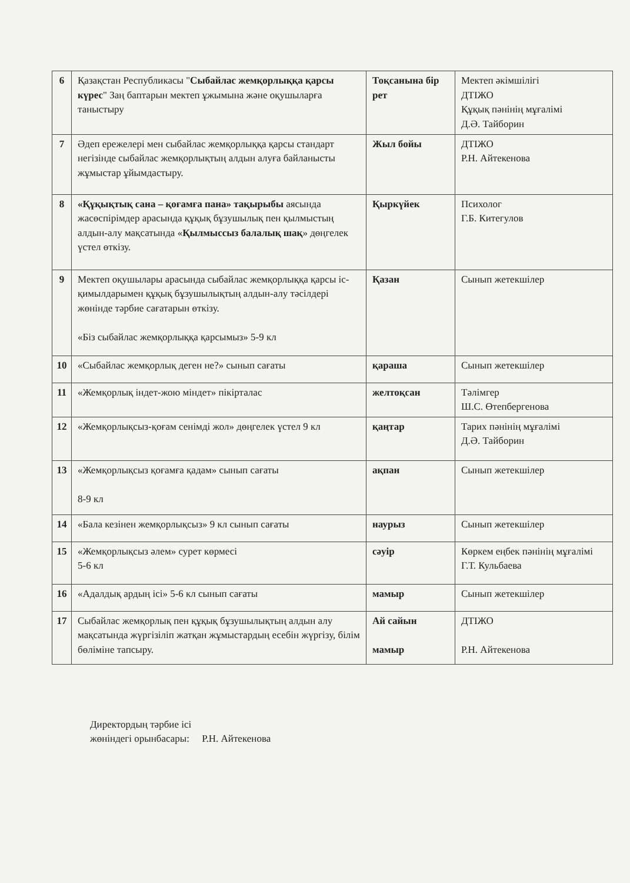| 6 | Қазақстан Республикасы " Сыбайлас жемқорлыққа қарсы күрес " Заң баптарын мектеп ұжымына және оқушыларға таныстыру | Тоқсанына бір рет | Мектеп әкімшілігі ДТІЖО Құқық пәнінің мұғалімі Д.Ә. Тайборин |
| 7 | Әдеп ережелері мен сыбайлас жемқорлыққа қарсы стандарт негізінде сыбайлас жемқорлықтың алдын алуға байланысты жұмыстар ұйымдастыру. | Жыл бойы | ДТІЖО Р.Н. Айтекенова |
| 8 | «Құқықтық сана – қоғамға пана» тақырыбы аясында жасөспірімдер арасында құқық бұзушылық пен қылмыстың алдын-алу мақсатында « Қылмыссыз балалық шақ » дөңгелек үстел өткізу. | Қыркүйек | Психолог Г.Б. Китегулов |
| 9 | Мектеп оқушылары арасында сыбайлас жемқорлыққа қарсы іс-қимылдарымен құқық бұзушылықтың алдын-алу тәсілдері жөнінде тәрбие сағатарын өткізу. «Біз сыбайлас жемқорлыққа қарсымыз» 5-9 кл | Қазан | Сынып жетекшілер |
| 10 | «Сыбайлас жемқорлық деген не?» сынып сағаты | қараша | Сынып жетекшілер |
| 11 | «Жемқорлық індет-жою міндет» пікірталас | желтоқсан | Тәлімгер Ш.С. Өтепбергенова |
| 12 | «Жемқорлықсыз-қоғам сенімді жол» дөңгелек үстел 9 кл | қаңтар | Тарих пәнінің мұғалімі Д.Ә. Тайборин |
| 13 | «Жемқорлықсыз қоғамға қадам» сынып сағаты 8-9 кл | ақпан | Сынып жетекшілер |
| 14 | «Бала кезінен жемқорлықсыз» 9 кл сынып сағаты | наурыз | Сынып жетекшілер |
| 15 | «Жемқорлықсыз әлем» сурет көрмесі 5-6 кл | сәуір | Көркем еңбек пәнінің мұғалімі Г.Т. Кульбаева |
| 16 | «Адалдық ардың ісі» 5-6 кл сынып сағаты | мамыр | Сынып жетекшілер |
| 17 | Сыбайлас жемқорлық пен құқық бұзушылықтың алдын алу мақсатында жүргізіліп жатқан жұмыстардың есебін жүргізу, білім бөліміне тапсыру. | Ай сайын мамыр | ДТІЖО Р.Н. Айтекенова |
Директордың тәрбие ісі
жөніндегі орынбасары: Р.Н. Айтекенова